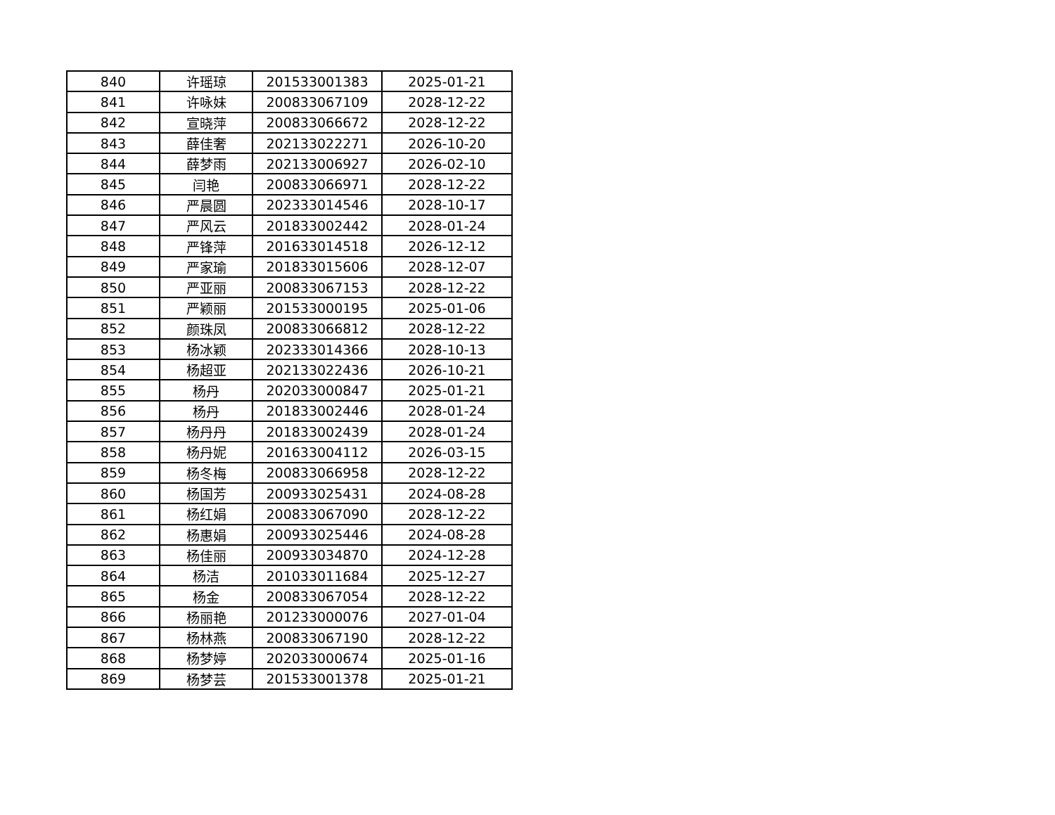| 840 | 许瑶琼 | 201533001383 | 2025-01-21 |
| 841 | 许咏妹 | 200833067109 | 2028-12-22 |
| 842 | 宣晓萍 | 200833066672 | 2028-12-22 |
| 843 | 薛佳奢 | 202133022271 | 2026-10-20 |
| 844 | 薛梦雨 | 202133006927 | 2026-02-10 |
| 845 | 闫艳 | 200833066971 | 2028-12-22 |
| 846 | 严晨圆 | 202333014546 | 2028-10-17 |
| 847 | 严风云 | 201833002442 | 2028-01-24 |
| 848 | 严锋萍 | 201633014518 | 2026-12-12 |
| 849 | 严家瑜 | 201833015606 | 2028-12-07 |
| 850 | 严亚丽 | 200833067153 | 2028-12-22 |
| 851 | 严颖丽 | 201533000195 | 2025-01-06 |
| 852 | 颜珠凤 | 200833066812 | 2028-12-22 |
| 853 | 杨冰颖 | 202333014366 | 2028-10-13 |
| 854 | 杨超亚 | 202133022436 | 2026-10-21 |
| 855 | 杨丹 | 202033000847 | 2025-01-21 |
| 856 | 杨丹 | 201833002446 | 2028-01-24 |
| 857 | 杨丹丹 | 201833002439 | 2028-01-24 |
| 858 | 杨丹妮 | 201633004112 | 2026-03-15 |
| 859 | 杨冬梅 | 200833066958 | 2028-12-22 |
| 860 | 杨国芳 | 200933025431 | 2024-08-28 |
| 861 | 杨红娟 | 200833067090 | 2028-12-22 |
| 862 | 杨惠娟 | 200933025446 | 2024-08-28 |
| 863 | 杨佳丽 | 200933034870 | 2024-12-28 |
| 864 | 杨洁 | 201033011684 | 2025-12-27 |
| 865 | 杨金 | 200833067054 | 2028-12-22 |
| 866 | 杨丽艳 | 201233000076 | 2027-01-04 |
| 867 | 杨林燕 | 200833067190 | 2028-12-22 |
| 868 | 杨梦婷 | 202033000674 | 2025-01-16 |
| 869 | 杨梦芸 | 201533001378 | 2025-01-21 |